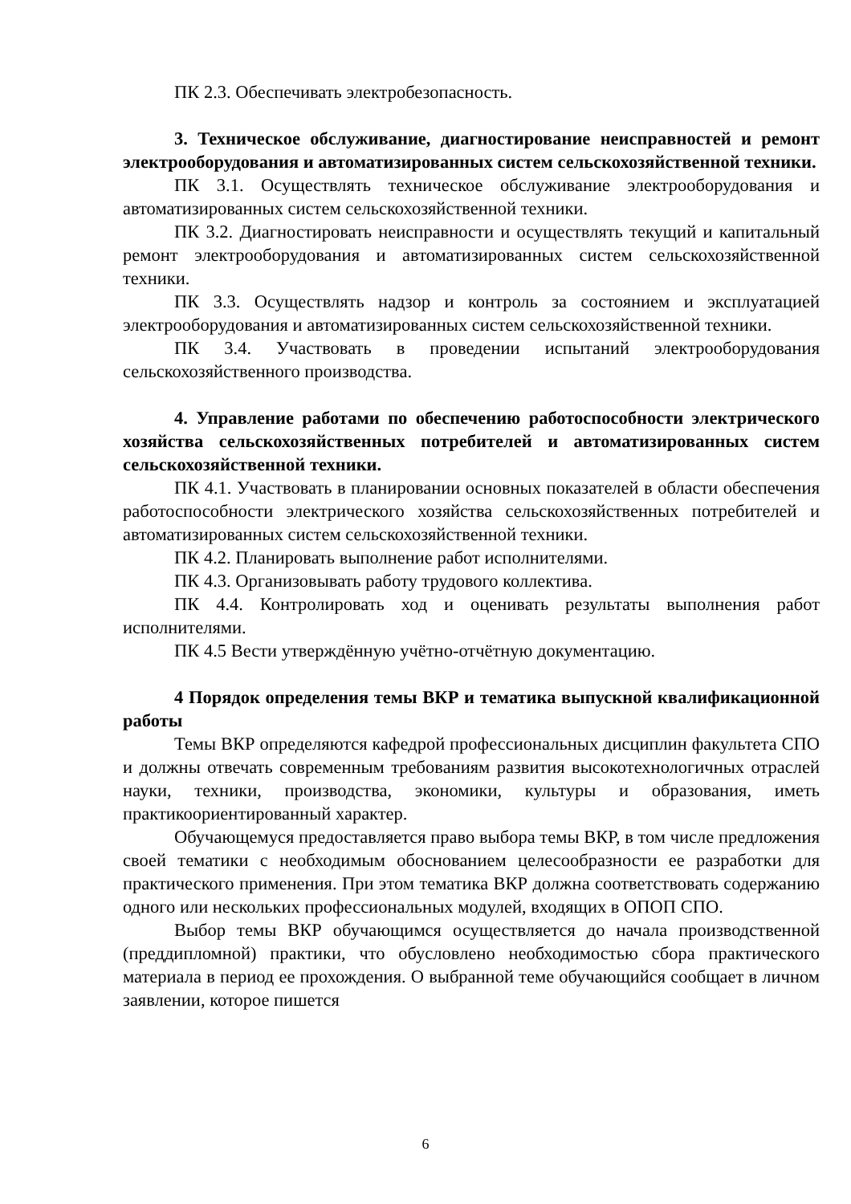ПК 2.3. Обеспечивать электробезопасность.
3. Техническое обслуживание, диагностирование неисправностей и ремонт электрооборудования и автоматизированных систем сельскохозяйственной техники.
ПК 3.1. Осуществлять техническое обслуживание электрооборудования и автоматизированных систем сельскохозяйственной техники.
ПК 3.2. Диагностировать неисправности и осуществлять текущий и капитальный ремонт электрооборудования и автоматизированных систем сельскохозяйственной техники.
ПК 3.3. Осуществлять надзор и контроль за состоянием и эксплуатацией электрооборудования и автоматизированных систем сельскохозяйственной техники.
ПК 3.4. Участвовать в проведении испытаний электрооборудования сельскохозяйственного производства.
4. Управление работами по обеспечению работоспособности электрического хозяйства сельскохозяйственных потребителей и автоматизированных систем сельскохозяйственной техники.
ПК 4.1. Участвовать в планировании основных показателей в области обеспечения работоспособности электрического хозяйства сельскохозяйственных потребителей и автоматизированных систем сельскохозяйственной техники.
ПК 4.2. Планировать выполнение работ исполнителями.
ПК 4.3. Организовывать работу трудового коллектива.
ПК 4.4. Контролировать ход и оценивать результаты выполнения работ исполнителями.
ПК 4.5 Вести утверждённую учётно-отчётную документацию.
4 Порядок определения темы ВКР и тематика выпускной квалификационной работы
Темы ВКР определяются кафедрой профессиональных дисциплин факультета СПО и должны отвечать современным требованиям развития высокотехнологичных отраслей науки, техники, производства, экономики, культуры и образования, иметь практикоориентированный характер.
Обучающемуся предоставляется право выбора темы ВКР, в том числе предложения своей тематики с необходимым обоснованием целесообразности ее разработки для практического применения. При этом тематика ВКР должна соответствовать содержанию одного или нескольких профессиональных модулей, входящих в ОПОП СПО.
Выбор темы ВКР обучающимся осуществляется до начала производственной (преддипломной) практики, что обусловлено необходимостью сбора практического материала в период ее прохождения. О выбранной теме обучающийся сообщает в личном заявлении, которое пишется
6